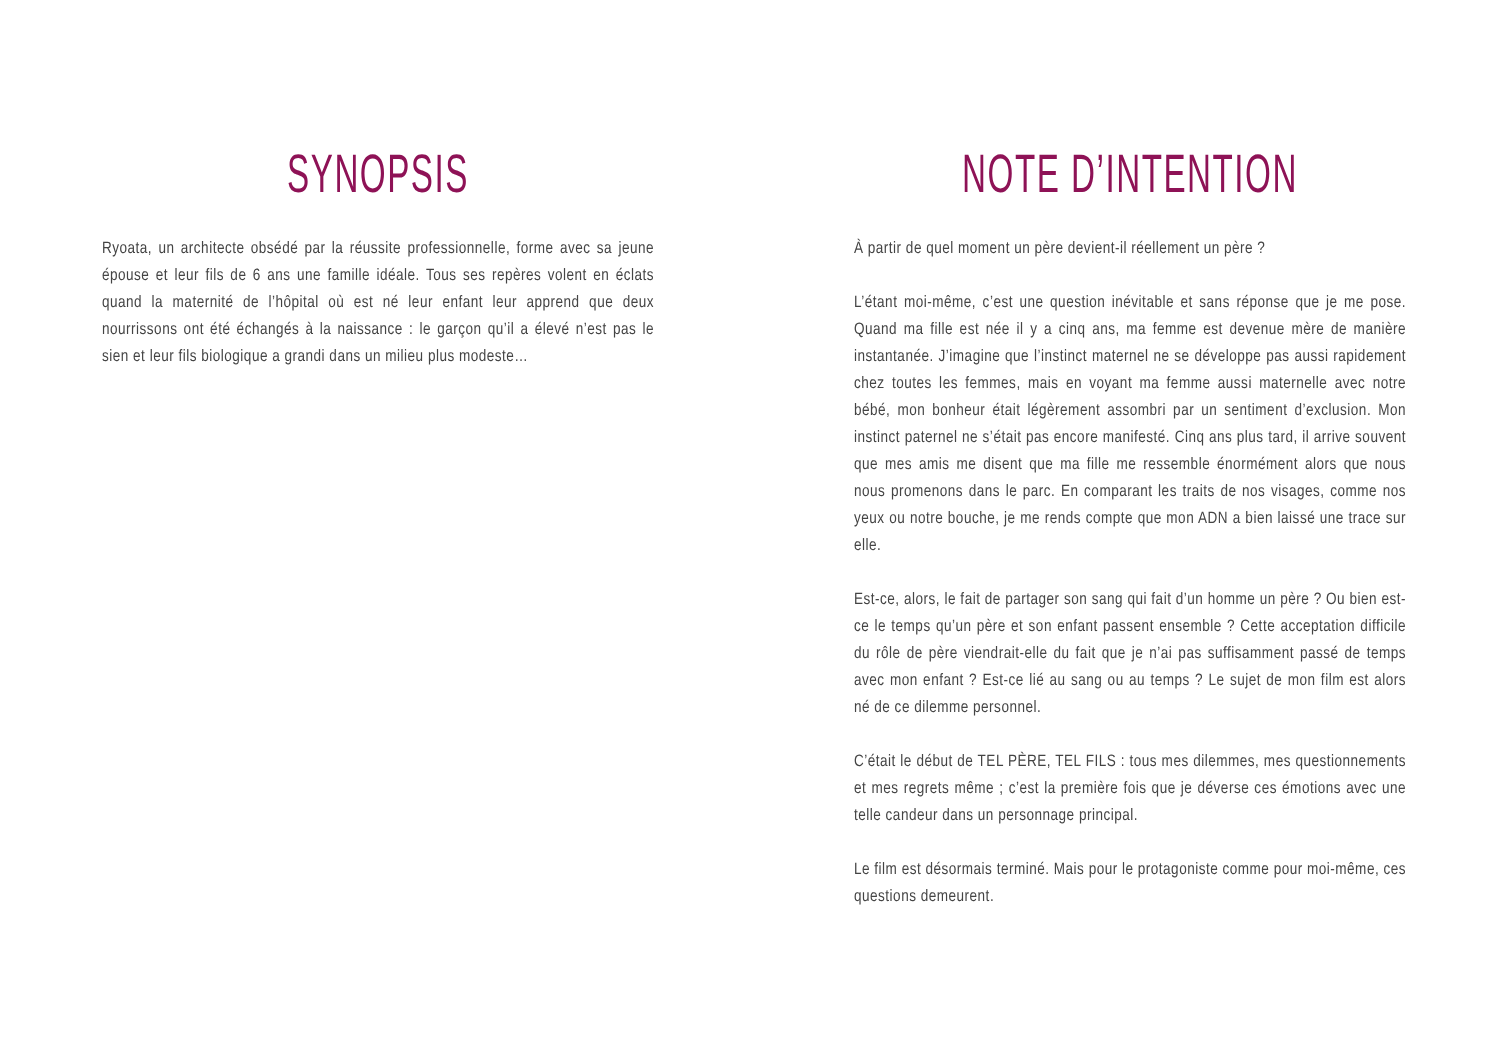SYNOPSIS
Ryoata, un architecte obsédé par la réussite professionnelle, forme avec sa jeune épouse et leur fils de 6 ans une famille idéale. Tous ses repères volent en éclats quand la maternité de l’hôpital où est né leur enfant leur apprend que deux nourrissons ont été échangés à la naissance : le garçon qu’il a élevé n’est pas le sien et leur fils biologique a grandi dans un milieu plus modeste…
NOTE D’INTENTION
À partir de quel moment un père devient-il réellement un père ?
L’étant moi-même, c’est une question inévitable et sans réponse que je me pose. Quand ma fille est née il y a cinq ans, ma femme est devenue mère de manière instantanée. J’imagine que l’instinct maternel ne se développe pas aussi rapidement chez toutes les femmes, mais en voyant ma femme aussi maternelle avec notre bébé, mon bonheur était légèrement assombri par un sentiment d’exclusion. Mon instinct paternel ne s’était pas encore manifesté. Cinq ans plus tard, il arrive souvent que mes amis me disent que ma fille me ressemble énormément alors que nous nous promenons dans le parc. En comparant les traits de nos visages, comme nos yeux ou notre bouche, je me rends compte que mon ADN a bien laissé une trace sur elle.
Est-ce, alors, le fait de partager son sang qui fait d’un homme un père ? Ou bien est-ce le temps qu’un père et son enfant passent ensemble ? Cette acceptation difficile du rôle de père viendrait-elle du fait que je n’ai pas suffisamment passé de temps avec mon enfant ? Est-ce lié au sang ou au temps ? Le sujet de mon film est alors né de ce dilemme personnel.
C’était le début de TEL PÈRE, TEL FILS : tous mes dilemmes, mes questionnements et mes regrets même ; c’est la première fois que je déverse ces émotions avec une telle candeur dans un personnage principal.
Le film est désormais terminé. Mais pour le protagoniste comme pour moi-même, ces questions demeurent.